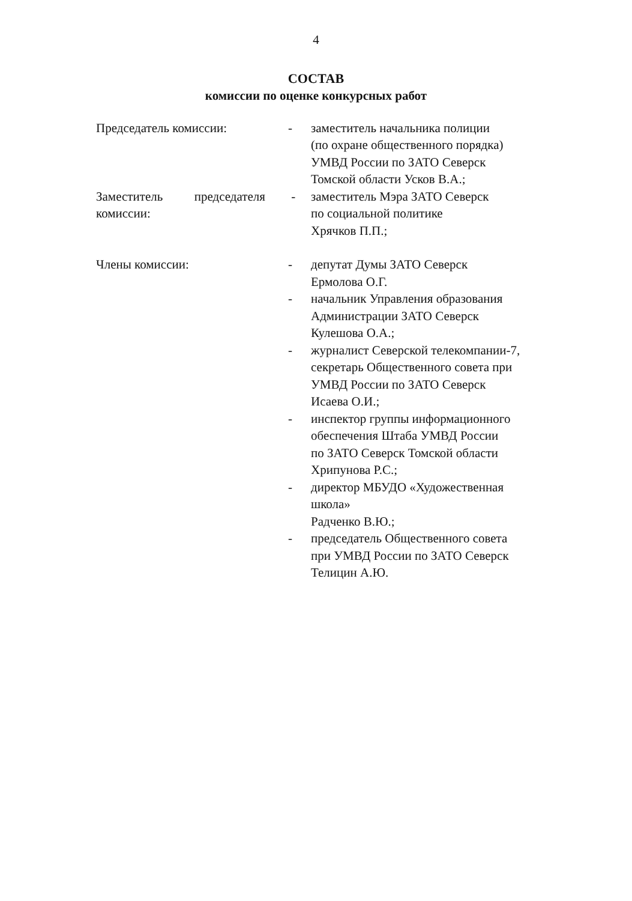4
СОСТАВ
комиссии по оценке конкурсных работ
Председатель комиссии: - заместитель начальника полиции
(по охране общественного порядка)
УМВД России по ЗАТО Северск
Томской области Усков В.А.;
Заместитель председателя
комиссии:
- заместитель Мэра ЗАТО Северск
по социальной политике
Хрячков П.П.;
Члены комиссии: - депутат Думы ЗАТО Северск
Ермолова О.Г.
- начальник Управления образования
Администрации ЗАТО Северск
Кулешова О.А.;
- журналист Северской телекомпании-7,
секретарь Общественного совета при
УМВД России по ЗАТО Северск
Исаева О.И.;
- инспектор группы информационного
обеспечения Штаба УМВД России
по ЗАТО Северск Томской области
Хрипунова Р.С.;
- директор МБУДО «Художественная
школа»
Радченко В.Ю.;
- председатель Общественного совета
при УМВД России по ЗАТО Северск
Телицин А.Ю.